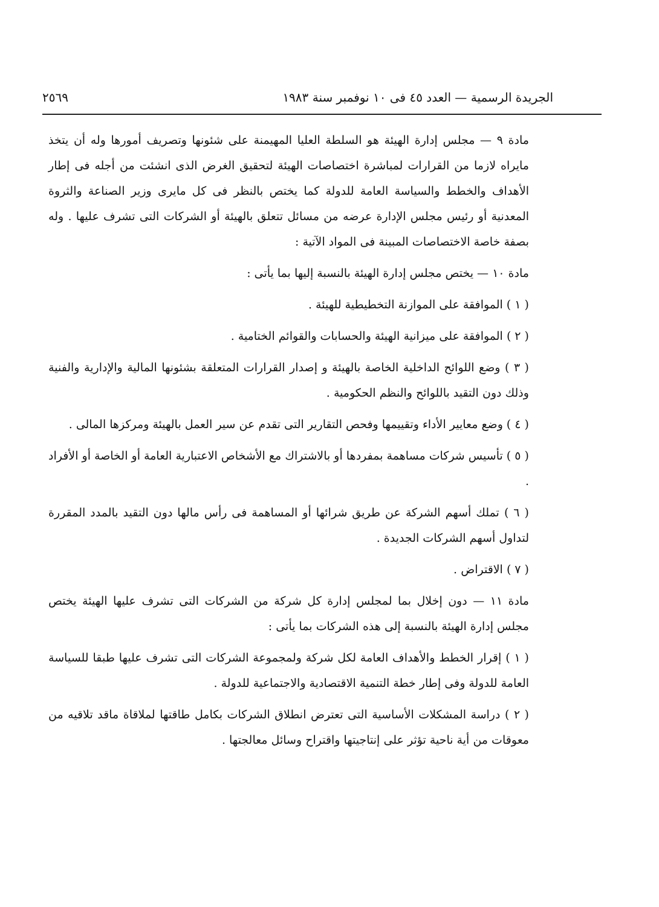الجريدة الرسمية — العدد ٤٥ فى ١٠ نوفمبر سنة ١٩٨٣ ٢٥٦٩
مادة ٩ — مجلس إدارة الهيئة هو السلطة العليا المهيمنة على شئونها وتصريف أمورها وله أن يتخذ مايراه لازما من القرارات لمباشرة اختصاصات الهيئة لتحقيق الغرض الذى انشئت من أجله فى إطار الأهداف والخطط والسياسة العامة للدولة كما يختص بالنظر فى كل مايرى وزير الصناعة والثروة المعدنية أو رئيس مجلس الإدارة عرضه من مسائل تتعلق بالهيئة أو الشركات التى تشرف عليها . وله بصفة خاصة الاختصاصات المبينة فى المواد الآتية :
مادة ١٠ — يختص مجلس إدارة الهيئة بالنسبة إليها بما يأتى :
( ١ ) الموافقة على الموازنة التخطيطية للهيئة .
( ٢ ) الموافقة على ميزانية الهيئة والحسابات والقوائم الختامية .
( ٣ ) وضع اللوائح الداخلية الخاصة بالهيئة و إصدار القرارات المتعلقة بشئونها المالية والإدارية والفنية وذلك دون التقيد باللوائح والنظم الحكومية .
( ٤ ) وضع معايير الأداء وتقييمها وفحص التقارير التى تقدم عن سير العمل بالهيئة ومركزها المالى .
( ٥ ) تأسيس شركات مساهمة بمفردها أو بالاشتراك مع الأشخاص الاعتبارية العامة أو الخاصة أو الأفراد .
( ٦ ) تملك أسهم الشركة عن طريق شرائها أو المساهمة فى رأس مالها دون التقيد بالمدد المقررة لتداول أسهم الشركات الجديدة .
( ٧ ) الاقتراض .
مادة ١١ — دون إخلال بما لمجلس إدارة كل شركة من الشركات التى تشرف عليها الهيئة يختص مجلس إدارة الهيئة بالنسبة إلى هذه الشركات بما يأتى :
( ١ ) إقرار الخطط والأهداف العامة لكل شركة ولمجموعة الشركات التى تشرف عليها طبقا للسياسة العامة للدولة وفى إطار خطة التنمية الاقتصادية والاجتماعية للدولة .
( ٢ ) دراسة المشكلات الأساسية التى تعترض انطلاق الشركات بكامل طاقتها لملاقاة ماقد تلاقيه من معوقات من أية ناحية تؤثر على إنتاجيتها واقتراح وسائل معالجتها .